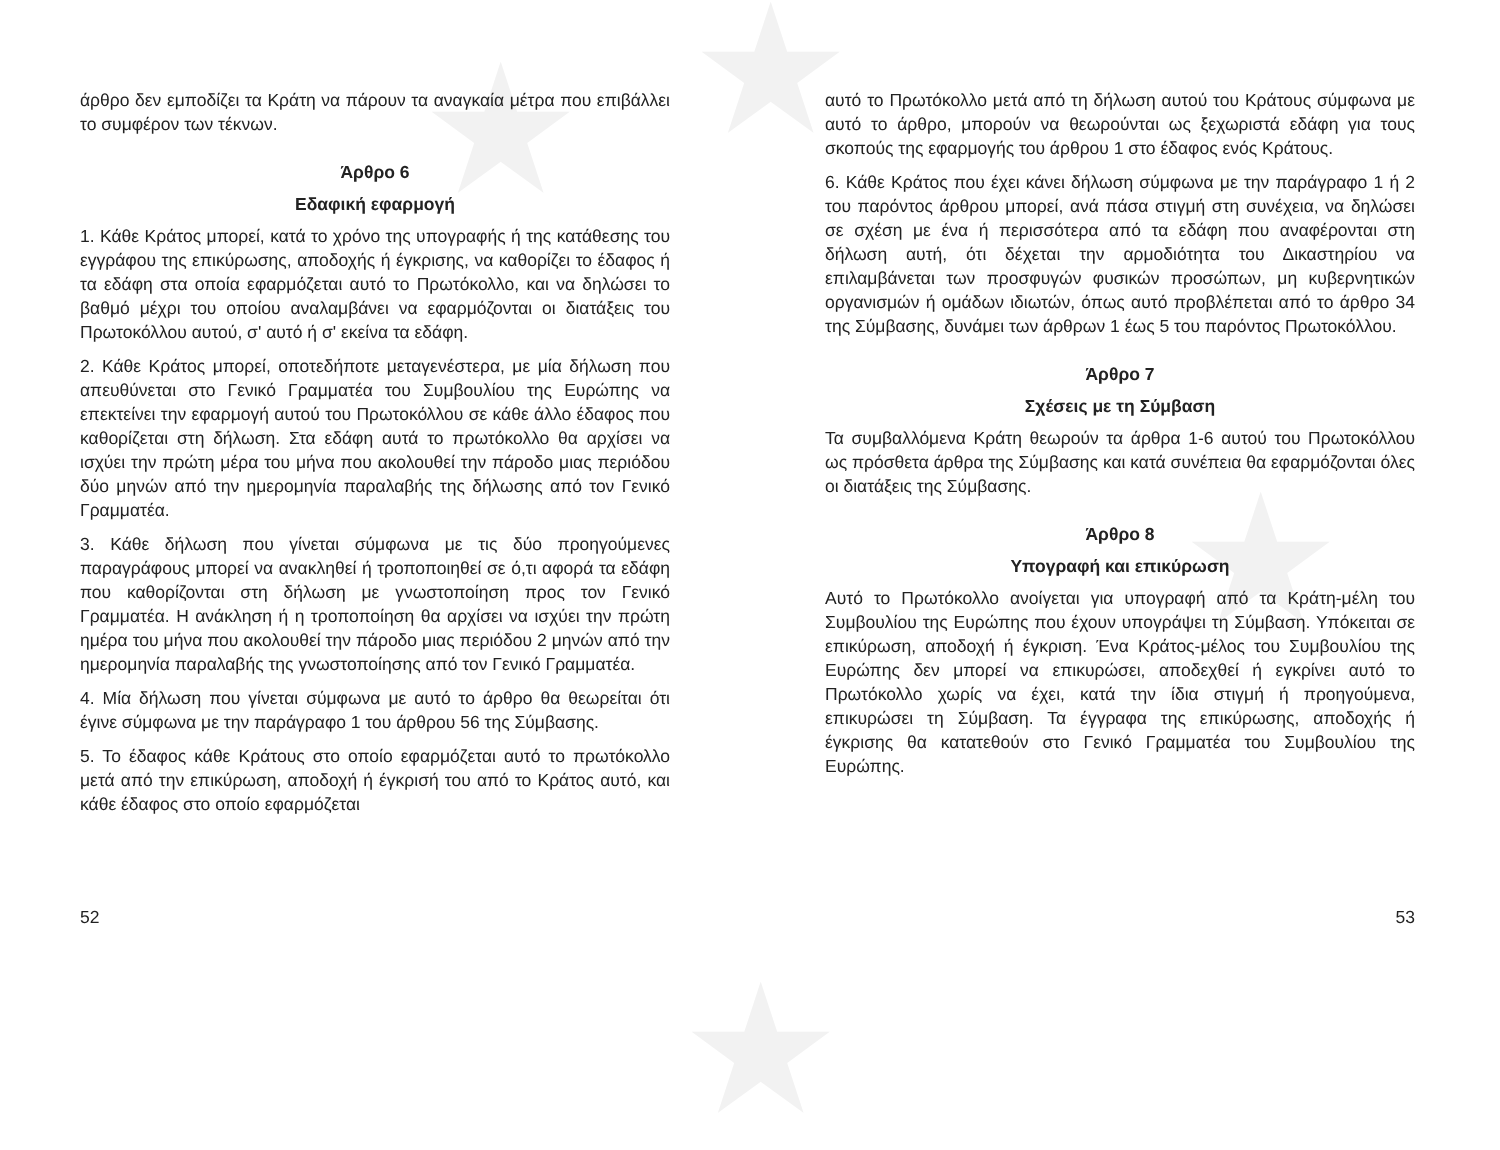★ ★
★
★
άρθρο δεν εμποδίζει τα Κράτη να πάρουν τα αναγκαία μέτρα που επιβάλλει το συμφέρον των τέκνων.
Άρθρο 6
Εδαφική εφαρμογή
1. Κάθε Κράτος μπορεί, κατά το χρόνο της υπογραφής ή της κατάθεσης του εγγράφου της επικύρωσης, αποδοχής ή έγκρισης, να καθορίζει το έδαφος ή τα εδάφη στα οποία εφαρμόζεται αυτό το Πρωτόκολλο, και να δηλώσει το βαθμό μέχρι του οποίου αναλαμβάνει να εφαρμόζονται οι διατάξεις του Πρωτοκόλλου αυτού, σ' αυτό ή σ' εκείνα τα εδάφη.
2. Κάθε Κράτος μπορεί, οποτεδήποτε μεταγενέστερα, με μία δήλωση που απευθύνεται στο Γενικό Γραμματέα του Συμβουλίου της Ευρώπης να επεκτείνει την εφαρμογή αυτού του Πρωτοκόλλου σε κάθε άλλο έδαφος που καθορίζεται στη δήλωση. Στα εδάφη αυτά το πρωτόκολλο θα αρχίσει να ισχύει την πρώτη μέρα του μήνα που ακολουθεί την πάροδο μιας περιόδου δύο μηνών από την ημερομηνία παραλαβής της δήλωσης από τον Γενικό Γραμματέα.
3. Κάθε δήλωση που γίνεται σύμφωνα με τις δύο προηγούμενες παραγράφους μπορεί να ανακληθεί ή τροποποιηθεί σε ό,τι αφορά τα εδάφη που καθορίζονται στη δήλωση με γνωστοποίηση προς τον Γενικό Γραμματέα. Η ανάκληση ή η τροποποίηση θα αρχίσει να ισχύει την πρώτη ημέρα του μήνα που ακολουθεί την πάροδο μιας περιόδου 2 μηνών από την ημερομηνία παραλαβής της γνωστοποίησης από τον Γενικό Γραμματέα.
4. Μία δήλωση που γίνεται σύμφωνα με αυτό το άρθρο θα θεωρείται ότι έγινε σύμφωνα με την παράγραφο 1 του άρθρου 56 της Σύμβασης.
5. Το έδαφος κάθε Κράτους στο οποίο εφαρμόζεται αυτό το πρωτόκολλο μετά από την επικύρωση, αποδοχή ή έγκρισή του από το Κράτος αυτό, και κάθε έδαφος στο οποίο εφαρμόζεται
52
αυτό το Πρωτόκολλο μετά από τη δήλωση αυτού του Κράτους σύμφωνα με αυτό το άρθρο, μπορούν να θεωρούνται ως ξεχωριστά εδάφη για τους σκοπούς της εφαρμογής του άρθρου 1 στο έδαφος ενός Κράτους.
6. Κάθε Κράτος που έχει κάνει δήλωση σύμφωνα με την παράγραφο 1 ή 2 του παρόντος άρθρου μπορεί, ανά πάσα στιγμή στη συνέχεια, να δηλώσει σε σχέση με ένα ή περισσότερα από τα εδάφη που αναφέρονται στη δήλωση αυτή, ότι δέχεται την αρμοδιότητα του Δικαστηρίου να επιλαμβάνεται των προσφυγών φυσικών προσώπων, μη κυβερνητικών οργανισμών ή ομάδων ιδιωτών, όπως αυτό προβλέπεται από το άρθρο 34 της Σύμβασης, δυνάμει των άρθρων 1 έως 5 του παρόντος Πρωτοκόλλου.
Άρθρο 7
Σχέσεις με τη Σύμβαση
Τα συμβαλλόμενα Κράτη θεωρούν τα άρθρα 1-6 αυτού του Πρωτοκόλλου ως πρόσθετα άρθρα της Σύμβασης και κατά συνέπεια θα εφαρμόζονται όλες οι διατάξεις της Σύμβασης.
Άρθρο 8
Υπογραφή και επικύρωση
Αυτό το Πρωτόκολλο ανοίγεται για υπογραφή από τα Κράτη-μέλη του Συμβουλίου της Ευρώπης που έχουν υπογράψει τη Σύμβαση. Υπόκειται σε επικύρωση, αποδοχή ή έγκριση. Ένα Κράτος-μέλος του Συμβουλίου της Ευρώπης δεν μπορεί να επικυρώσει, αποδεχθεί ή εγκρίνει αυτό το Πρωτόκολλο χωρίς να έχει, κατά την ίδια στιγμή ή προηγούμενα, επικυρώσει τη Σύμβαση. Τα έγγραφα της επικύρωσης, αποδοχής ή έγκρισης θα κατατεθούν στο Γενικό Γραμματέα του Συμβουλίου της Ευρώπης.
53